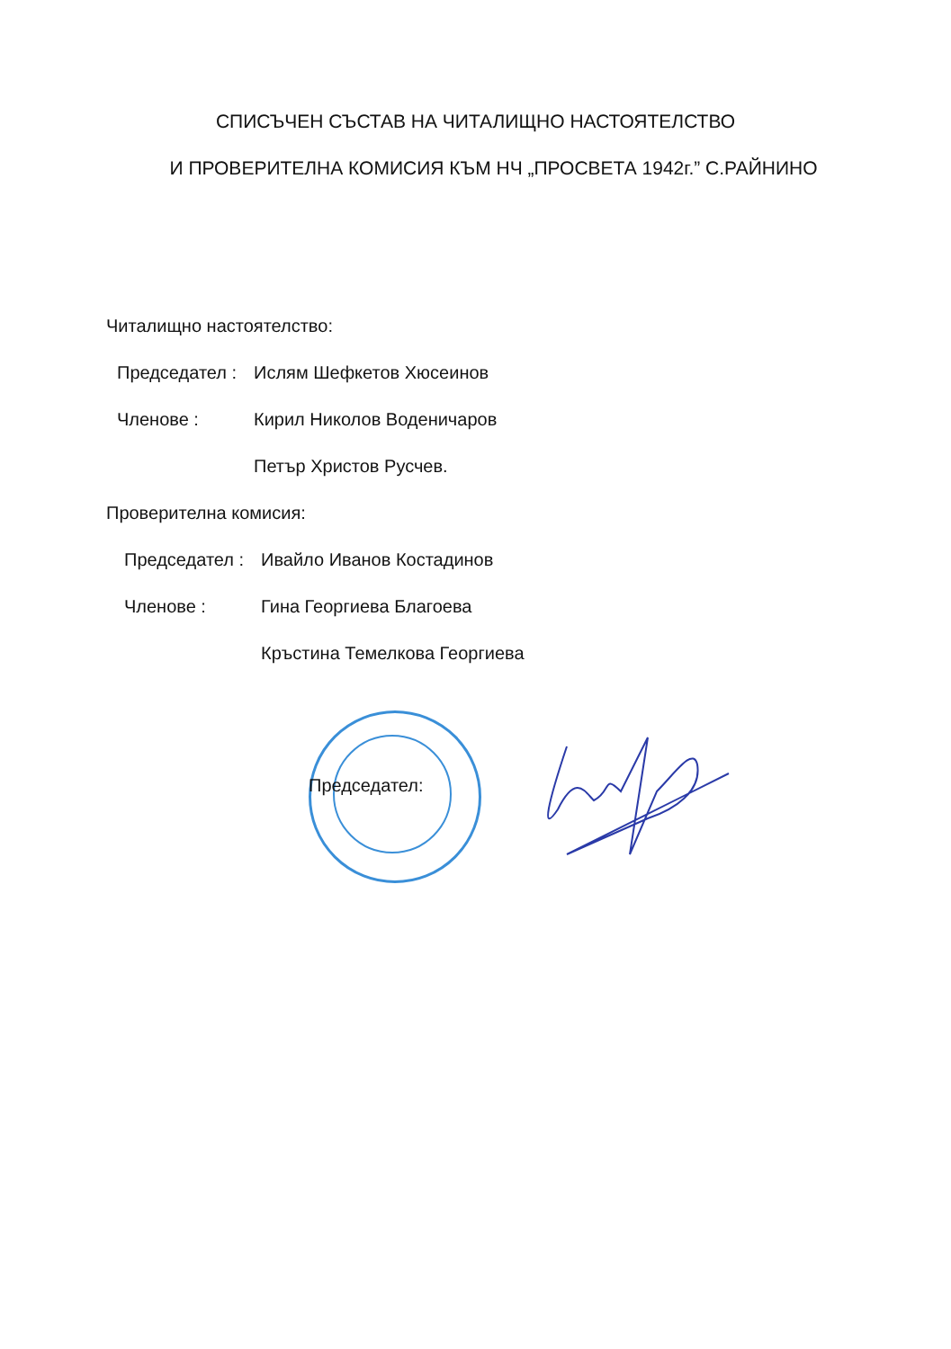СПИСЪЧЕН СЪСТАВ НА ЧИТАЛИЩНО НАСТОЯТЕЛСТВО
И ПРОВЕРИТЕЛНА КОМИСИЯ КЪМ НЧ „ПРОСВЕТА 1942г.” С.РАЙНИНО
Читалищно настоятелство:
Председател : Ислям Шефкетов Хюсеинов
Членове : Кирил Николов Воденичаров
Петър Христов Русчев.
Проверителна комисия:
Председател : Ивайло Иванов Костадинов
Членове : Гина Георгиева Благоева
Кръстина Темелкова Георгиева
Председател: